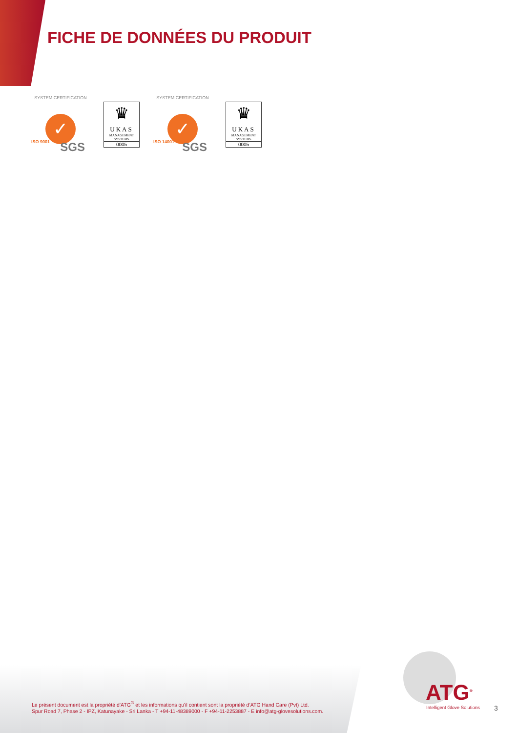FICHE DE DONNÉES DU PRODUIT
SYSTEM CERTIFICATION
✓
ISO 9001 SGS
♛
UKAS
MANAGEMENT
SYSTEMS
0005
SYSTEM CERTIFICATION
✓
ISO 14001 SGS
♛
UKAS
MANAGEMENT
SYSTEMS
0005
Le présent document est la propriété d’ATG<sup>®</sup> et les informations qu'il contient sont la propriété d’ATG Hand Care (Pvt) Ltd.
Spur Road 7, Phase 2 - IPZ, Katunayake - Sri Lanka - T +94-11-48389000 - F +94-11-2253887 - E info@atg-glovesolutions.com.
ATG<sup>®</sup>
Intelligent Glove Solutions 3